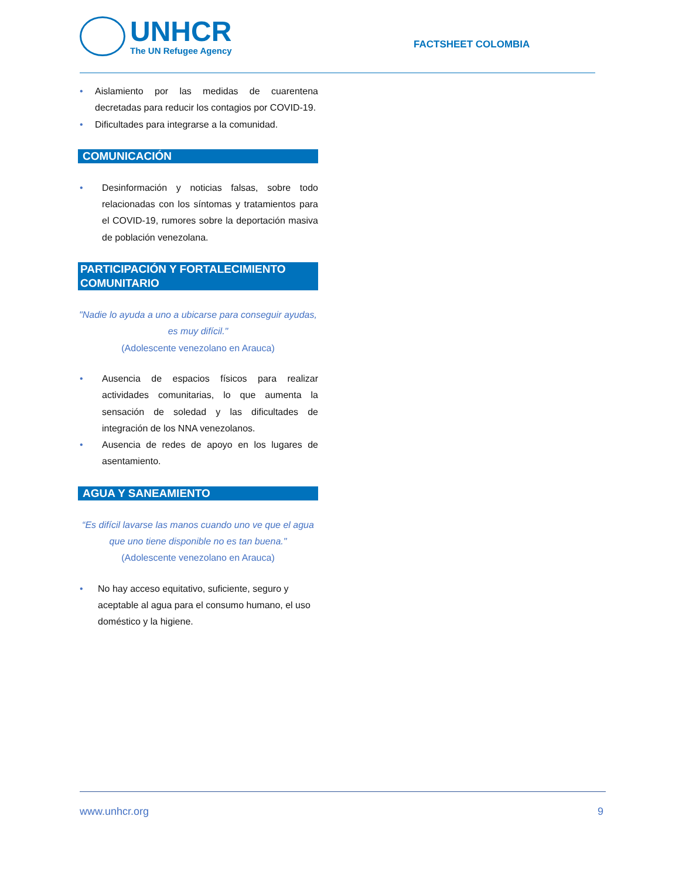UNHCR
The UN Refugee Agency
FACTSHEET COLOMBIA
• Aislamiento por las medidas de cuarentena decretadas para reducir los contagios por COVID-19.
• Dificultades para integrarse a la comunidad.
COMUNICACIÓN
• Desinformación y noticias falsas, sobre todo relacionadas con los síntomas y tratamientos para el COVID-19, rumores sobre la deportación masiva de población venezolana.
PARTICIPACIÓN Y FORTALECIMIENTO COMUNITARIO
"Nadie lo ayuda a uno a ubicarse para conseguir ayudas, es muy difícil."
(Adolescente venezolano en Arauca)
• Ausencia de espacios físicos para realizar actividades comunitarias, lo que aumenta la sensación de soledad y las dificultades de integración de los NNA venezolanos.
• Ausencia de redes de apoyo en los lugares de asentamiento.
AGUA Y SANEAMIENTO
“Es difícil lavarse las manos cuando uno ve que el agua que uno tiene disponible no es tan buena."
(Adolescente venezolano en Arauca)
• No hay acceso equitativo, suficiente, seguro y aceptable al agua para el consumo humano, el uso doméstico y la higiene.
www.unhcr.org 9